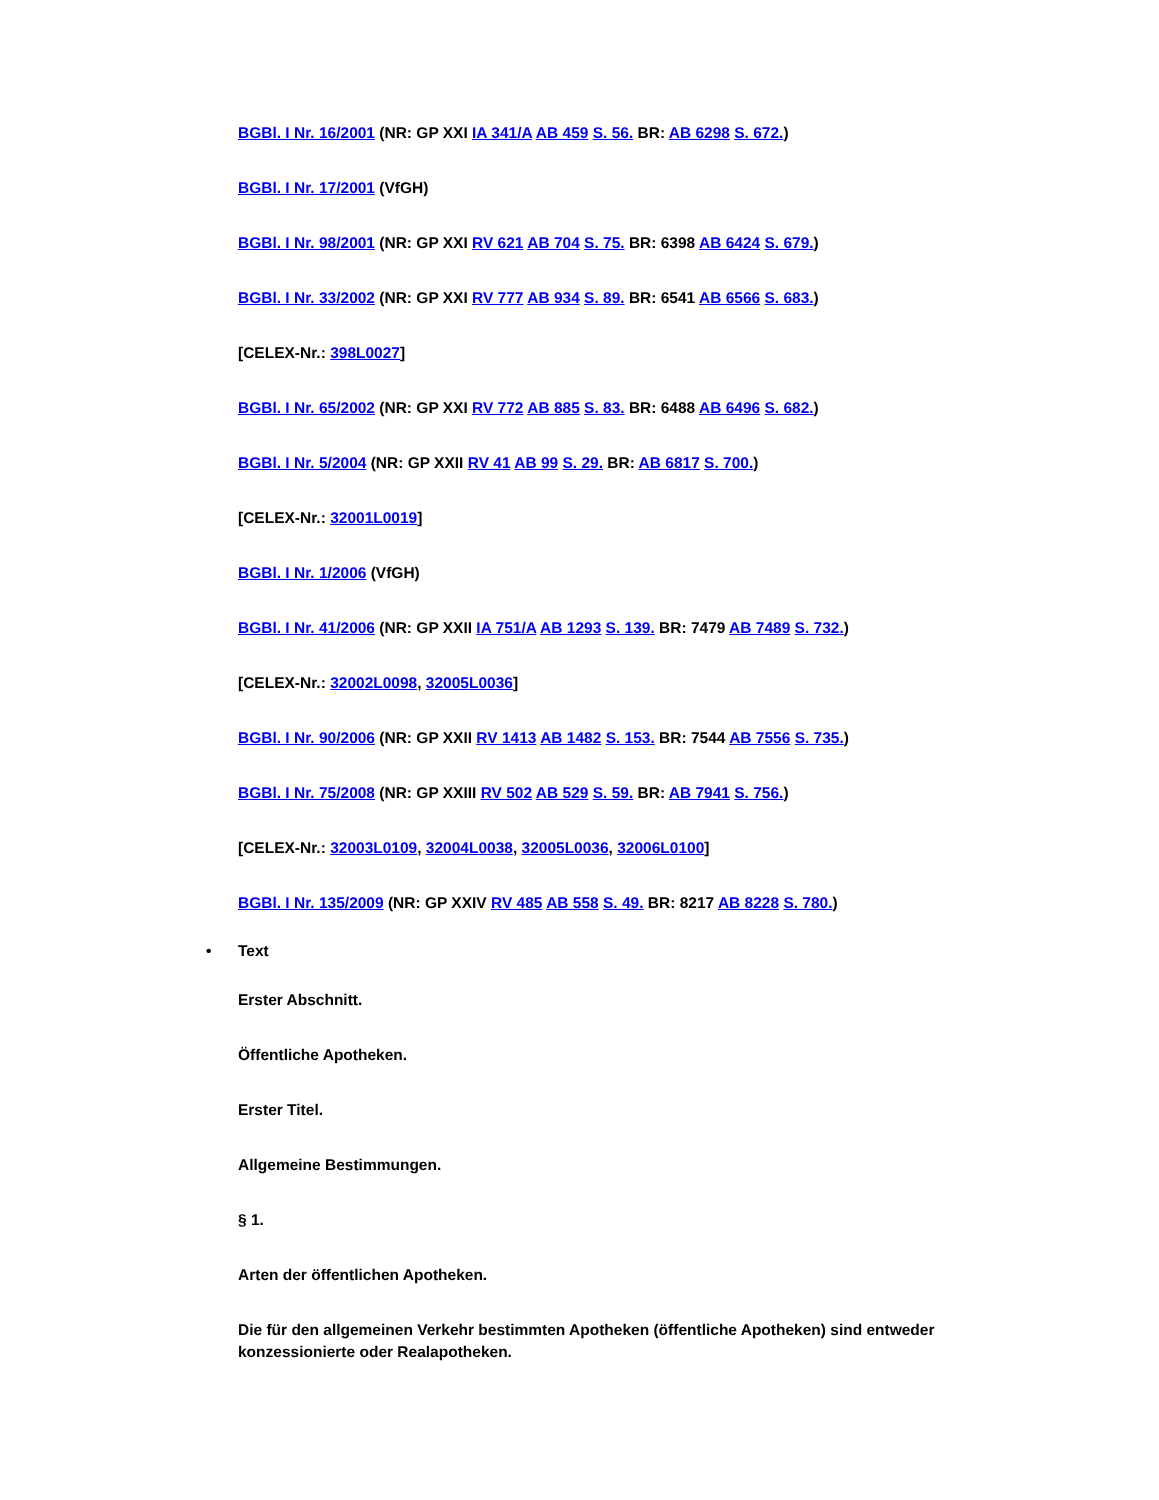BGBl. I Nr. 16/2001 (NR: GP XXI IA 341/A AB 459 S. 56. BR: AB 6298 S. 672.)
BGBl. I Nr. 17/2001 (VfGH)
BGBl. I Nr. 98/2001 (NR: GP XXI RV 621 AB 704 S. 75. BR: 6398 AB 6424 S. 679.)
BGBl. I Nr. 33/2002 (NR: GP XXI RV 777 AB 934 S. 89. BR: 6541 AB 6566 S. 683.)
[CELEX-Nr.: 398L0027]
BGBl. I Nr. 65/2002 (NR: GP XXI RV 772 AB 885 S. 83. BR: 6488 AB 6496 S. 682.)
BGBl. I Nr. 5/2004 (NR: GP XXII RV 41 AB 99 S. 29. BR: AB 6817 S. 700.)
[CELEX-Nr.: 32001L0019]
BGBl. I Nr. 1/2006 (VfGH)
BGBl. I Nr. 41/2006 (NR: GP XXII IA 751/A AB 1293 S. 139. BR: 7479 AB 7489 S. 732.)
[CELEX-Nr.: 32002L0098, 32005L0036]
BGBl. I Nr. 90/2006 (NR: GP XXII RV 1413 AB 1482 S. 153. BR: 7544 AB 7556 S. 735.)
BGBl. I Nr. 75/2008 (NR: GP XXIII RV 502 AB 529 S. 59. BR: AB 7941 S. 756.)
[CELEX-Nr.: 32003L0109, 32004L0038, 32005L0036, 32006L0100]
BGBl. I Nr. 135/2009 (NR: GP XXIV RV 485 AB 558 S. 49. BR: 8217 AB 8228 S. 780.)
• Text
Erster Abschnitt.
Öffentliche Apotheken.
Erster Titel.
Allgemeine Bestimmungen.
§ 1.
Arten der öffentlichen Apotheken.
Die für den allgemeinen Verkehr bestimmten Apotheken (öffentliche Apotheken) sind entweder konzessionierte oder Realapotheken.